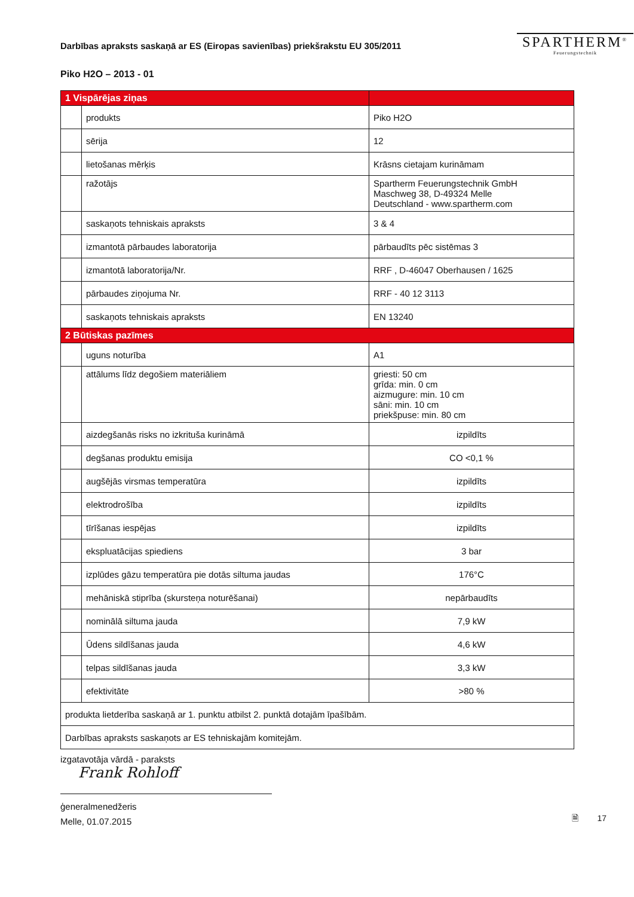Darbības apraksts saskaņā ar ES (Eiropas savienības) priekšrakstu EU 305/2011
SPARTHERM<sup>®</sup>
Feuerungstechnik
Piko H2O – 2013 - 01
| 1 Vispārējas ziņas | | |
| | produkts | Piko H2O |
| | sērija | 12 |
| | lietošanas mērķis | Krāsns cietajam kurināmam |
| | ražotājs | Spartherm Feuerungstechnik GmbH Maschweg 38, D-49324 Melle Deutschland - www.spartherm.com |
| | saskaņots tehniskais apraksts | 3 & 4 |
| | izmantotā pārbaudes laboratorija | pārbaudīts pēc sistēmas 3 |
| | izmantotā laboratorija/Nr. | RRF , D-46047 Oberhausen / 1625 |
| | pārbaudes ziņojuma Nr. | RRF - 40 12 3113 |
| | saskaņots tehniskais apraksts | EN 13240 |
| 2 Būtiskas pazīmes | | |
| | uguns noturība | A1 |
| | attālums līdz degošiem materiāliem | griesti: 50 cm grīda: min. 0 cm aizmugure: min. 10 cm sāni: min. 10 cm priekšpuse: min. 80 cm |
| | aizdegšanās risks no izkrituša kurināmā | izpildīts |
| | degšanas produktu emisija | CO <0,1 % |
| | augšējās virsmas temperatūra | izpildīts |
| | elektrodrošība | izpildīts |
| | tīrīšanas iespējas | izpildīts |
| | ekspluatācijas spiediens | 3 bar |
| | izplūdes gāzu temperatūra pie dotās siltuma jaudas | 176°C |
| | mehāniskā stiprība (skursteņa noturēšanai) | nepārbaudīts |
| | nominālā siltuma jauda | 7,9 kW |
| | Ūdens sildīšanas jauda | 4,6 kW |
| | telpas sildīšanas jauda | 3,3 kW |
| | efektivitāte | >80 % |
| produkta lietderība saskaņā ar 1. punktu atbilst 2. punktā dotajām īpašībām. | | |
| Darbības apraksts saskaņots ar ES tehniskajām komitejām. | | |
izgatavotāja vārdā - paraksts
Frank Rohloff
ģeneralmenedžeris
Melle, 01.07.2015
🗎 17